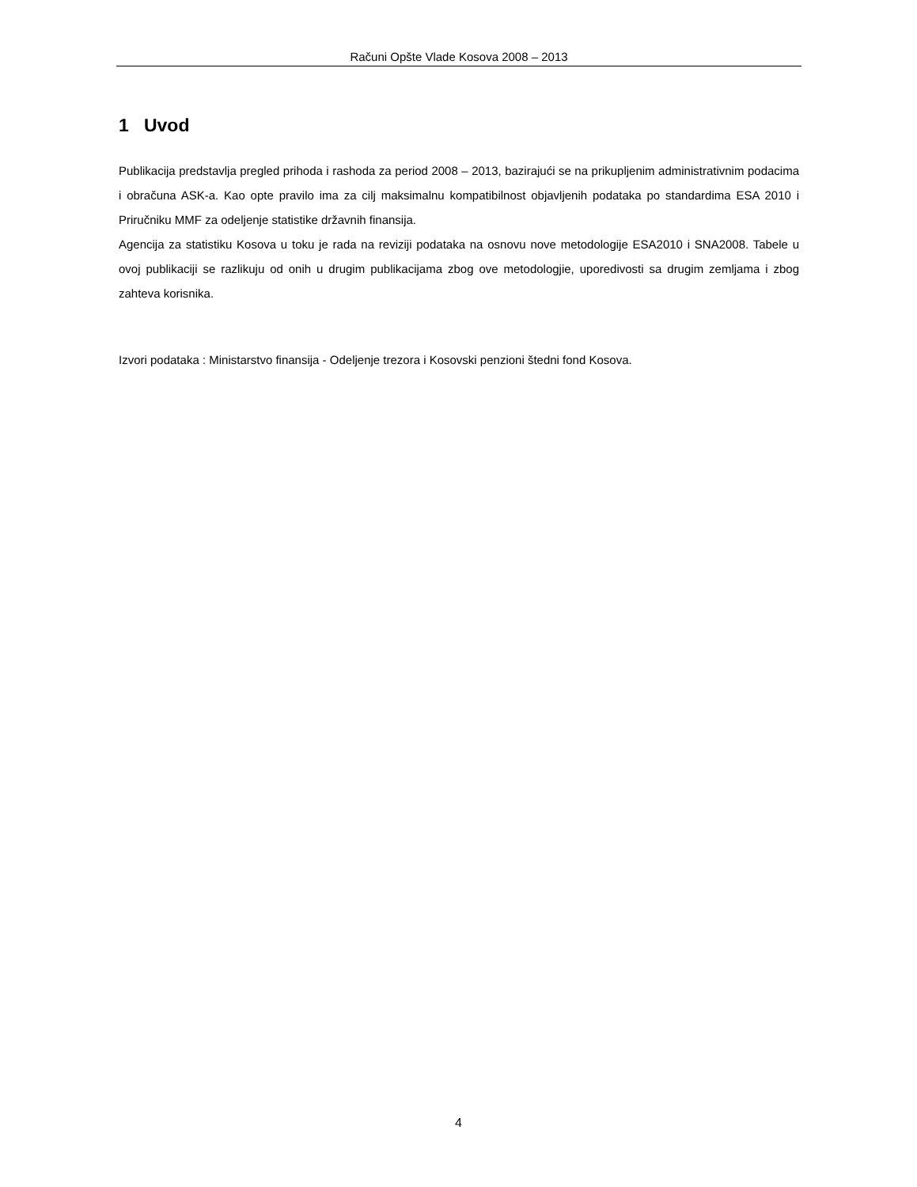Računi Opšte Vlade Kosova 2008 – 2013
1 Uvod
Publikacija predstavlja pregled prihoda i rashoda za period 2008 – 2013, bazirajući se na prikupljenim administrativnim podacima i obračuna ASK-a. Kao opte pravilo ima za cilj maksimalnu kompatibilnost objavljenih podataka po standardima ESA 2010 i Priručniku MMF za odeljenje statistike državnih finansija.
Agencija za statistiku Kosova u toku je rada na reviziji podataka na osnovu nove metodologije ESA2010 i SNA2008. Tabele u ovoj publikaciji se razlikuju od onih u drugim publikacijama zbog ove metodologjie, uporedivosti sa drugim zemljama i zbog zahteva korisnika.
Izvori podataka : Ministarstvo finansija - Odeljenje trezora i Kosovski penzioni štedni fond Kosova.
4